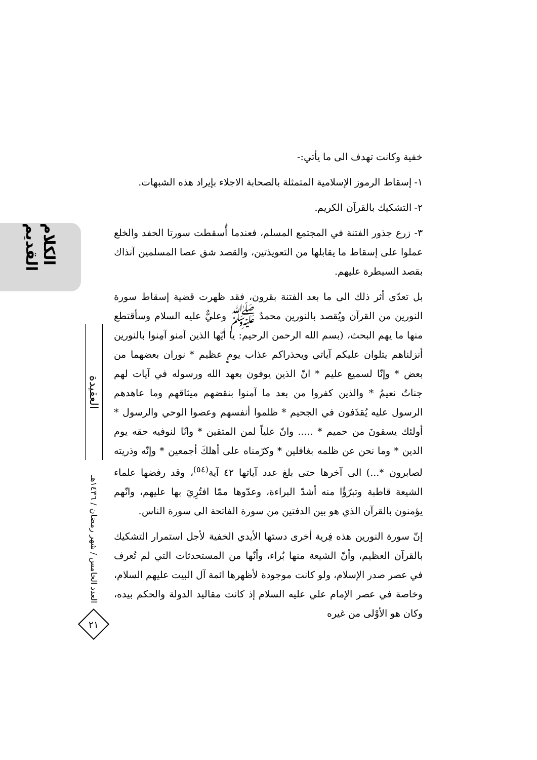الكلام القديم
خفية وكانت تهدف الى ما يأتي:-
١- إسقاط الرموز الإسلامية المتمثلة بالصحابة الاجلاء بإيراد هذه الشبهات.
٢- التشكيك بالقرآن الكريم.
٣- زرع جذور الفتنة في المجتمع المسلم، فعندما أُسقطت سورتا الحفد والخلع عملوا على إسقاط ما يقابلها من التعويذتين، والقصد شق عصا المسلمين آنذاك بقصد السيطرة عليهم.
بل تعدّى أثر ذلك الى ما بعد الفتنة بقرون، فقد ظهرت قضية إسقاط سورة النورين من القرآن ويُقصد بالنورين محمدٌ ﷺ وعليٌّ عليه السلام وسأقتطع منها ما يهم البحث، (بسم الله الرحمن الرحيم: يا أيّها الذين آمنو آمِنوا بالنورين أنزلناهم يتلوان عليكم آياتي ويحذراكم عذاب يومٍ عظيم * نوران بعضهما من بعض * وإنّا لسميع عليم * انّ الذين يوفون بعهد الله ورسوله في آيات لهم جناتُ نعيمُ * والذين كفروا من بعد ما آمنوا بنقضهم ميثاقهم وما عاهدهم الرسول عليه يُقذَفون في الجحيم * ظلموا أنفسهم وعصوا الوحي والرسول * أولئك يسقونَ من حميم * ..... وانّ علياً لمن المتقين * وانّا لنوفيه حقه يوم الدين * وما نحن عن ظلمه بغافلين * وكرّمناه على أهلكَ أجمعين * وإنّه وذريته لصابرون *...) الى آخرها حتى بلغ عدد آياتها ٤٢ آية<sup>(٥٤)</sup>، وقد رفضها علماء الشيعة قاطبة وتبرّؤُا منه أشدّ البراءة، وعدّوها ممّا افتُرِيَ بها عليهم، وانّهم يؤمنون بالقرآن الذي هو بين الدفتين من سورة الفاتحة الى سورة الناس.
إنّ سورة النورين هذه فِرية أخرى دستها الأيدي الخفية لأجل استمرار التشكيك بالقرآن العظيم، وأنّ الشيعة منها بُراء، وأنّها من المستحدثات التي لم تُعرف في عصر صدر الإسلام، ولو كانت موجودة لأظهرها ائمة آل البيت عليهم السلام، وخاصة في عصر الإمام علي عليه السلام إذ كانت مقاليد الدولة والحكم بيده، وكان هو الأوْلى من غيره
العقيدة
العدد الخامس / شهر رمضان / ١٤٣٦هـ
٢١